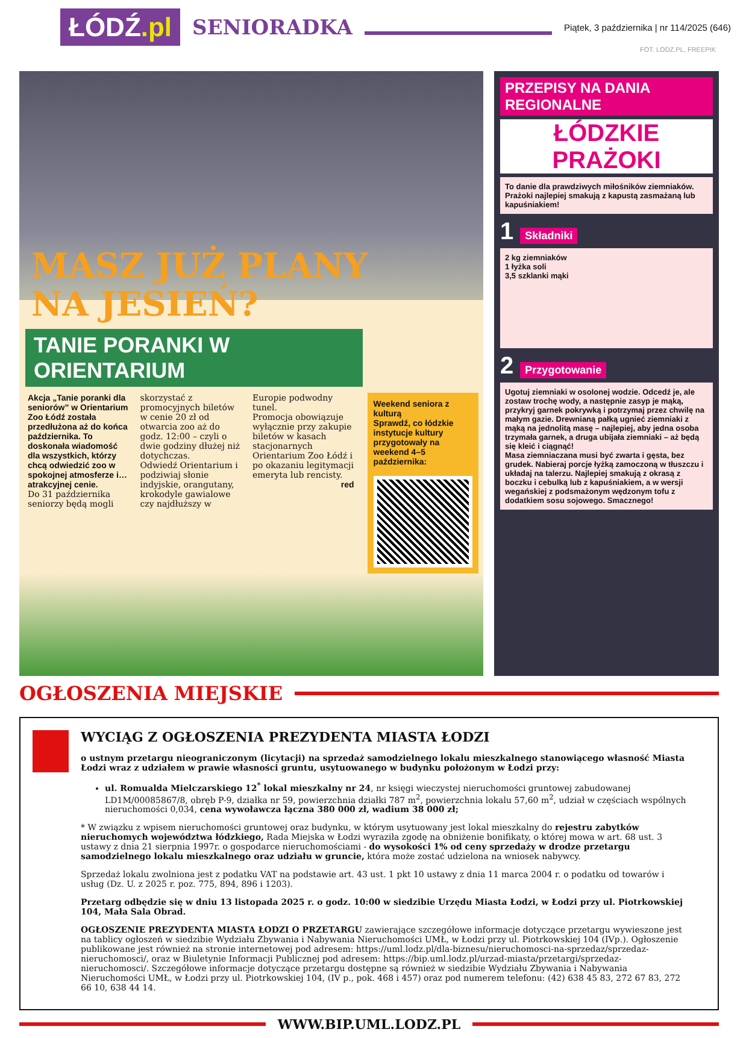ŁÓDŹ.pl
SENIORADKA
Piątek, 3 października | nr 114/2025 (646)
FOT. LODZ.PL, FREEPIK
MASZ JUŻ PLANY
NA JESIEŃ?
TANIE PORANKI W ORIENTARIUM
Akcja „Tanie poranki dla seniorów” w Orientarium Zoo Łódź została przedłużona aż do końca października. To doskonała wiadomość dla wszystkich, którzy chcą odwiedzić zoo w spokojnej atmosferze i… atrakcyjnej cenie.
Do 31 października seniorzy będą mogli skorzystać z promocyjnych biletów w cenie 20 zł od otwarcia zoo aż do godz. 12:00 – czyli o dwie godziny dłużej niż dotychczas.
Odwiedź Orientarium i podziwiaj słonie indyjskie, orangutany, krokodyle gawialowe czy najdłuższy w Europie podwodny tunel.
Promocja obowiązuje wyłącznie przy zakupie biletów w kasach stacjonarnych Orientarium Zoo Łódź i po okazaniu legitymacji emeryta lub rencisty.
red
Weekend seniora z kulturą
Sprawdź, co łódzkie instytucje kultury przygotowały na weekend 4–5 października:
PRZEPISY NA DANIA REGIONALNE
ŁÓDZKIE PRAŻOKI
To danie dla prawdziwych miłośników ziemniaków. Prażoki najlepiej smakują z kapustą zasmażaną lub kapuśniakiem!
1 Składniki
2 kg ziemniaków
1 łyżka soli
3,5 szklanki mąki
2 Przygotowanie
Ugotuj ziemniaki w osolonej wodzie. Odcedź je, ale zostaw trochę wody, a następnie zasyp je mąką, przykryj garnek pokrywką i potrzymaj przez chwilę na małym gazie. Drewnianą pałką ugnieć ziemniaki z mąką na jednolitą masę – najlepiej, aby jedna osoba trzymała garnek, a druga ubijała ziemniaki – aż będą się kleić i ciągnąć!
Masa ziemniaczana musi być zwarta i gęsta, bez grudek. Nabieraj porcje łyżką zamoczoną w tłuszczu i układaj na talerzu. Najlepiej smakują z okrasą z boczku i cebulką lub z kapuśniakiem, a w wersji wegańskiej z podsmażonym wędzonym tofu z dodatkiem sosu sojowego. Smacznego!
OGŁOSZENIA MIEJSKIE
WYCIĄG Z OGŁOSZENIA PREZYDENTA MIASTA ŁODZI
o ustnym przetargu nieograniczonym (licytacji) na sprzedaż samodzielnego lokalu mieszkalnego stanowiącego własność Miasta Łodzi wraz z udziałem w prawie własności gruntu, usytuowanego w budynku położonym w Łodzi przy:
ul. Romualda Mielczarskiego 12<sup>*</sup> lokal mieszkalny nr 24, nr księgi wieczystej nieruchomości gruntowej zabudowanej LD1M/00085867/8, obręb P-9, działka nr 59, powierzchnia działki 787 m<sup>2</sup>, powierzchnia lokalu 57,60 m<sup>2</sup>, udział w częściach wspólnych nieruchomości 0,034, cena wywoławcza łączna 380 000 zł, wadium 38 000 zł;
* W związku z wpisem nieruchomości gruntowej oraz budynku, w którym usytuowany jest lokal mieszkalny do rejestru zabytków nieruchomych województwa łódzkiego, Rada Miejska w Łodzi wyraziła zgodę na obniżenie bonifikaty, o której mowa w art. 68 ust. 3 ustawy z dnia 21 sierpnia 1997r. o gospodarce nieruchomościami - do wysokości 1% od ceny sprzedaży w drodze przetargu samodzielnego lokalu mieszkalnego oraz udziału w gruncie, która może zostać udzielona na wniosek nabywcy.
Sprzedaż lokalu zwolniona jest z podatku VAT na podstawie art. 43 ust. 1 pkt 10 ustawy z dnia 11 marca 2004 r. o podatku od towarów i usług (Dz. U. z 2025 r. poz. 775, 894, 896 i 1203).
Przetarg odbędzie się w dniu 13 listopada 2025 r. o godz. 10:00 w siedzibie Urzędu Miasta Łodzi, w Łodzi przy ul. Piotrkowskiej 104, Mała Sala Obrad.
OGŁOSZENIE PREZYDENTA MIASTA ŁODZI O PRZETARGU zawierające szczegółowe informacje dotyczące przetargu wywieszone jest na tablicy ogłoszeń w siedzibie Wydziału Zbywania i Nabywania Nieruchomości UMŁ, w Łodzi przy ul. Piotrkowskiej 104 (IVp.). Ogłoszenie publikowane jest również na stronie internetowej pod adresem: https://uml.lodz.pl/dla-biznesu/nieruchomosci-na-sprzedaz/sprzedaz-nieruchomosci/, oraz w Biuletynie Informacji Publicznej pod adresem: https://bip.uml.lodz.pl/urzad-miasta/przetargi/sprzedaz-nieruchomosci/. Szczegółowe informacje dotyczące przetargu dostępne są również w siedzibie Wydziału Zbywania i Nabywania Nieruchomości UMŁ, w Łodzi przy ul. Piotrkowskiej 104, (IV p., pok. 468 i 457) oraz pod numerem telefonu: (42) 638 45 83, 272 67 83, 272 66 10, 638 44 14.
WWW.BIP.UML.LODZ.PL